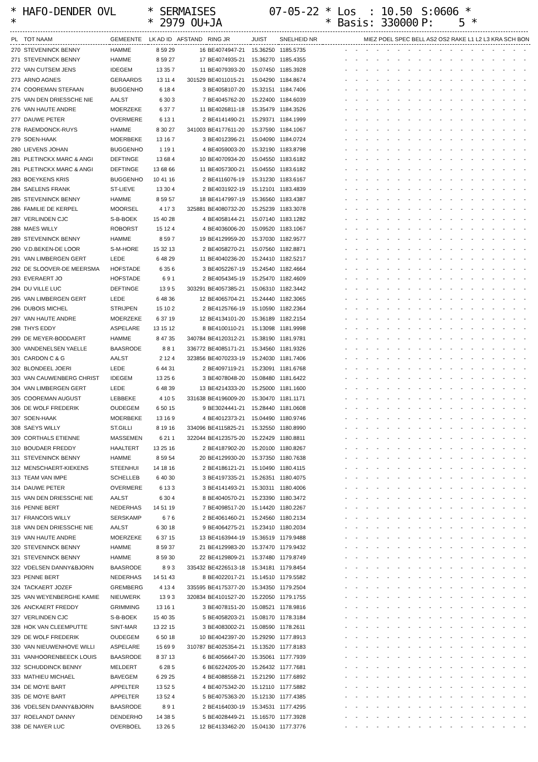* HAFO-DENDER OVL
* SERMAISES
07-05-22 * Los : 10.50
S:0606 *
*
* 2979 OU+JA
* Basis: 330000
P: 5 *
| PL | TOT NAAM | GEMEENTE | LK AD ID | AFSTAND | RING JR | JUIST | SNELHEID NR | MIEZ POEL SPEC BELL AS2 OS2 RAKE L1 L2 L3 KRA SCH BON |
| --- | --- | --- | --- | --- | --- | --- | --- | --- |
| 270 | STEVENINCK BENNY | HAMME | 8 59 29 | 16 | BE4074947-21 | 15.36250 | 1185.5735 | - - - - - - - - - - - - - - - - - - |
| 271 | STEVENINCK BENNY | HAMME | 8 59 27 | 17 | BE4074935-21 | 15.36270 | 1185.4355 | - - - - - - - - - - - - - - - - - - |
| 272 | VAN CUTSEM JENS | IDEGEM | 13 35 7 | 11 | BE4079393-20 | 15.07450 | 1185.3928 | - - - - - - - - - - - - - - - - - - |
| 273 | ARNO AGNES | GERAARDS | 13 11 4 | 301529 | BE4011015-21 | 15.04290 | 1184.8674 | - - - - - - - - - - - - - - - - - - |
| 274 | COOREMAN STEFAAN | BUGGENHO | 6 18 4 | 3 | BE4058107-20 | 15.32151 | 1184.7406 | - - - - - - - - - - - - - - - - - - |
| 275 | VAN DEN DRIESSCHE NIE | AALST | 6 30 3 | 7 | BE4045762-20 | 15.22400 | 1184.6039 | - - - - - - - - - - - - - - - - - - |
| 276 | VAN HAUTE ANDRE | MOERZEKE | 6 37 7 | 11 | BE4026811-18 | 15.35479 | 1184.3526 | - - - - - - - - - - - - - - - - - - |
| 277 | DAUWE PETER | OVERMERE | 6 13 1 | 2 | BE4141490-21 | 15.29371 | 1184.1999 | - - - - - - - - - - - - - - - - - - |
| 278 | RAEMDONCK-RUYS | HAMME | 8 30 27 | 341003 | BE4177611-20 | 15.37590 | 1184.1067 | - - - - - - - - - - - - - - - - - - |
| 279 | SOEN-HAAK | MOERBEKE | 13 16 7 | 3 | BE4012396-21 | 15.04090 | 1184.0724 | - - - - - - - - - - - - - - - - - - |
| 280 | LIEVENS JOHAN | BUGGENHO | 1 19 1 | 4 | BE4059003-20 | 15.32190 | 1183.8798 | - - - - - - - - - - - - - - - - - - |
| 281 | PLETINCKX MARC & ANGI | DEFTINGE | 13 68 4 | 10 | BE4070934-20 | 15.04550 | 1183.6182 | - - - - - - - - - - - - - - - - - - |
| 281 | PLETINCKX MARC & ANGI | DEFTINGE | 13 68 66 | 11 | BE4057300-21 | 15.04550 | 1183.6182 | - - - - - - - - - - - - - - - - - - |
| 283 | BOEYKENS KRIS | BUGGENHO | 10 41 16 | 2 | BE4116076-19 | 15.31230 | 1183.6167 | - - - - - - - - - - - - - - - - - - |
| 284 | SAELENS FRANK | ST-LIEVE | 13 30 4 | 2 | BE4031922-19 | 15.12101 | 1183.4839 | - - - - - - - - - - - - - - - - - - |
| 285 | STEVENINCK BENNY | HAMME | 8 59 57 | 18 | BE4147997-19 | 15.36560 | 1183.4387 | - - - - - - - - - - - - - - - - - - |
| 286 | FAMILIE DE KERPEL | MOORSEL | 4 17 3 | 325881 | BE4080732-20 | 15.25239 | 1183.3078 | - - - - - - - - - - - - - - - - - - |
| 287 | VERLINDEN CJC | S-B-BOEK | 15 40 28 | 4 | BE4058144-21 | 15.07140 | 1183.1282 | - - - - - - - - - - - - - - - - - - |
| 288 | MAES WILLY | ROBORST | 15 12 4 | 4 | BE4036006-20 | 15.09520 | 1183.1067 | - - - - - - - - - - - - - - - - - - |
| 289 | STEVENINCK BENNY | HAMME | 8 59 7 | 19 | BE4129959-20 | 15.37030 | 1182.9577 | - - - - - - - - - - - - - - - - - - |
| 290 | V.D.BEKEN-DE LOOR | S-M-HORE | 15 32 13 | 2 | BE4058270-21 | 15.07560 | 1182.8871 | - - - - - - - - - - - - - - - - - - |
| 291 | VAN LIMBERGEN GERT | LEDE | 6 48 29 | 11 | BE4040236-20 | 15.24410 | 1182.5217 | - - - - - - - - - - - - - - - - - - |
| 292 | DE SLOOVER-DE MEERSMA | HOFSTADE | 6 35 6 | 3 | BE4052267-19 | 15.24540 | 1182.4664 | - - - - - - - - - - - - - - - - - - |
| 293 | EVERAERT JO | HOFSTADE | 6 9 1 | 2 | BE4054345-19 | 15.25470 | 1182.4609 | - - - - - - - - - - - - - - - - - - |
| 294 | DU VILLE LUC | DEFTINGE | 13 9 5 | 303291 | BE4057385-21 | 15.06310 | 1182.3442 | - - - - - - - - - - - - - - - - - - |
| 295 | VAN LIMBERGEN GERT | LEDE | 6 48 36 | 12 | BE4065704-21 | 15.24440 | 1182.3065 | - - - - - - - - - - - - - - - - - - |
| 296 | DUBOIS MICHEL | STRIJPEN | 15 10 2 | 2 | BE4125766-19 | 15.10590 | 1182.2364 | - - - - - - - - - - - - - - - - - - |
| 297 | VAN HAUTE ANDRE | MOERZEKE | 6 37 19 | 12 | BE4134101-20 | 15.36189 | 1182.2154 | - - - - - - - - - - - - - - - - - - |
| 298 | THYS EDDY | ASPELARE | 13 15 12 | 8 | BE4100110-21 | 15.13098 | 1181.9998 | - - - - - - - - - - - - - - - - - - |
| 299 | DE MEYER-BODDAERT | HAMME | 8 47 35 | 340784 | BE4120312-21 | 15.38190 | 1181.9781 | - - - - - - - - - - - - - - - - - - |
| 300 | VANDENELSEN YAELLE | BAASRODE | 8 8 1 | 336772 | BE4085171-21 | 15.34560 | 1181.9326 | - - - - - - - - - - - - - - - - - - |
| 301 | CARDON C & G | AALST | 2 12 4 | 323856 | BE4070233-19 | 15.24030 | 1181.7406 | - - - - - - - - - - - - - - - - - - |
| 302 | BLONDEEL JOERI | LEDE | 6 44 31 | 2 | BE4097119-21 | 15.23091 | 1181.6768 | - - - - - - - - - - - - - - - - - - |
| 303 | VAN CAUWENBERG CHRIST | IDEGEM | 13 25 6 | 3 | BE4078048-20 | 15.08480 | 1181.6422 | - - - - - - - - - - - - - - - - - - |
| 304 | VAN LIMBERGEN GERT | LEDE | 6 48 39 | 13 | BE4214333-20 | 15.25000 | 1181.1600 | - - - - - - - - - - - - - - - - - - |
| 305 | COOREMAN AUGUST | LEBBEKE | 4 10 5 | 331638 | BE4196009-20 | 15.30470 | 1181.1171 | - - - - - - - - - - - - - - - - - - |
| 306 | DE WOLF FREDERIK | OUDEGEM | 6 50 15 | 9 | BE3024441-21 | 15.28440 | 1181.0608 | - - - - - - - - - - - - - - - - - - |
| 307 | SOEN-HAAK | MOERBEKE | 13 16 9 | 4 | BE4012373-21 | 15.04490 | 1180.9746 | - - - - - - - - - - - - - - - - - - |
| 308 | SAEYS WILLY | ST.GILLI | 8 19 16 | 334096 | BE4115825-21 | 15.32550 | 1180.8990 | - - - - - - - - - - - - - - - - - - |
| 309 | CORTHALS ETIENNE | MASSEMEN | 6 21 1 | 322044 | BE4123575-20 | 15.22429 | 1180.8811 | - - - - - - - - - - - - - - - - - - |
| 310 | BOUDAER FREDDY | HAALTERT | 13 25 16 | 2 | BE4187902-20 | 15.20100 | 1180.8267 | - - - - - - - - - - - - - - - - - - |
| 311 | STEVENINCK BENNY | HAMME | 8 59 54 | 20 | BE4129930-20 | 15.37350 | 1180.7638 | - - - - - - - - - - - - - - - - - - |
| 312 | MENSCHAERT-KIEKENS | STEENHUI | 14 18 16 | 2 | BE4186121-21 | 15.10490 | 1180.4115 | - - - - - - - - - - - - - - - - - - |
| 313 | TEAM VAN IMPE | SCHELLEB | 6 40 30 | 3 | BE4197335-21 | 15.26351 | 1180.4075 | - - - - - - - - - - - - - - - - - - |
| 314 | DAUWE PETER | OVERMERE | 6 13 3 | 3 | BE4141493-21 | 15.30311 | 1180.4006 | - - - - - - - - - - - - - - - - - - |
| 315 | VAN DEN DRIESSCHE NIE | AALST | 6 30 4 | 8 | BE4040570-21 | 15.23390 | 1180.3472 | - - - - - - - - - - - - - - - - - - |
| 316 | PENNE BERT | NEDERHAS | 14 51 19 | 7 | BE4098517-20 | 15.14420 | 1180.2267 | - - - - - - - - - - - - - - - - - - |
| 317 | FRANCOIS WILLY | SERSKAMP | 6 7 6 | 2 | BE4061460-21 | 15.24560 | 1180.2134 | - - - - - - - - - - - - - - - - - - |
| 318 | VAN DEN DRIESSCHE NIE | AALST | 6 30 18 | 9 | BE4064275-21 | 15.23410 | 1180.2034 | - - - - - - - - - - - - - - - - - - |
| 319 | VAN HAUTE ANDRE | MOERZEKE | 6 37 15 | 13 | BE4163944-19 | 15.36519 | 1179.9488 | - - - - - - - - - - - - - - - - - - |
| 320 | STEVENINCK BENNY | HAMME | 8 59 37 | 21 | BE4129983-20 | 15.37470 | 1179.9432 | - - - - - - - - - - - - - - - - - - |
| 321 | STEVENINCK BENNY | HAMME | 8 59 30 | 22 | BE4129809-21 | 15.37480 | 1179.8749 | - - - - - - - - - - - - - - - - - - |
| 322 | VDELSEN DANNY&BJORN | BAASRODE | 8 9 3 | 335432 | BE4226513-18 | 15.34181 | 1179.8454 | - - - - - - - - - - - - - - - - - - |
| 323 | PENNE BERT | NEDERHAS | 14 51 43 | 8 | BE4022017-21 | 15.14510 | 1179.5582 | - - - - - - - - - - - - - - - - - - |
| 324 | TACKAERT JOZEF | GREMBERG | 4 13 4 | 335595 | BE4175377-20 | 15.34350 | 1179.2504 | - - - - - - - - - - - - - - - - - - |
| 325 | VAN WEYENBERGHE KAMIE | NIEUWERK | 13 9 3 | 320834 | BE4101527-20 | 15.22050 | 1179.1755 | - - - - - - - - - - - - - - - - - - |
| 326 | ANCKAERT FREDDY | GRIMMING | 13 16 1 | 3 | BE4078151-20 | 15.08521 | 1178.9816 | - - - - - - - - - - - - - - - - - - |
| 327 | VERLINDEN CJC | S-B-BOEK | 15 40 35 | 5 | BE4058203-21 | 15.08170 | 1178.3184 | - - - - - - - - - - - - - - - - - - |
| 328 | HOK VAN CLEEMPUTTE | SINT-MAR | 13 22 15 | 3 | BE4083002-21 | 15.08590 | 1178.2611 | - - - - - - - - - - - - - - - - - - |
| 329 | DE WOLF FREDERIK | OUDEGEM | 6 50 18 | 10 | BE4042397-20 | 15.29290 | 1177.8913 | - - - - - - - - - - - - - - - - - - |
| 330 | VAN NIEUWENHOVE WILLI | ASPELARE | 15 69 9 | 310787 | BE4025354-21 | 15.13520 | 1177.8183 | - - - - - - - - - - - - - - - - - - |
| 331 | VANHOORENBEECK LOUIS | BAASRODE | 8 37 13 | 6 | BE4056647-20 | 15.35061 | 1177.7939 | - - - - - - - - - - - - - - - - - - |
| 332 | SCHUDDINCK BENNY | MELDERT | 6 28 5 | 6 | BE6224205-20 | 15.26432 | 1177.7681 | - - - - - - - - - - - - - - - - - - |
| 333 | MATHIEU MICHAEL | BAVEGEM | 6 29 25 | 4 | BE4088558-21 | 15.21290 | 1177.6892 | - - - - - - - - - - - - - - - - - - |
| 334 | DE MOYE BART | APPELTER | 13 52 5 | 4 | BE4075342-20 | 15.12110 | 1177.5882 | - - - - - - - - - - - - - - - - - - |
| 335 | DE MOYE BART | APPELTER | 13 52 4 | 5 | BE4075363-20 | 15.12130 | 1177.4385 | - - - - - - - - - - - - - - - - - - |
| 336 | VDELSEN DANNY&BJORN | BAASRODE | 8 9 1 | 2 | BE4164030-19 | 15.34531 | 1177.4295 | - - - - - - - - - - - - - - - - - - |
| 337 | ROELANDT DANNY | DENDERHO | 14 38 5 | 5 | BE4028449-21 | 15.16570 | 1177.3928 | - - - - - - - - - - - - - - - - - - |
| 338 | DE NAYER LUC | OVERBOEL | 13 26 5 | 12 | BE4133462-20 | 15.04130 | 1177.3776 | - - - - - - - - - - - - - - - - - - |